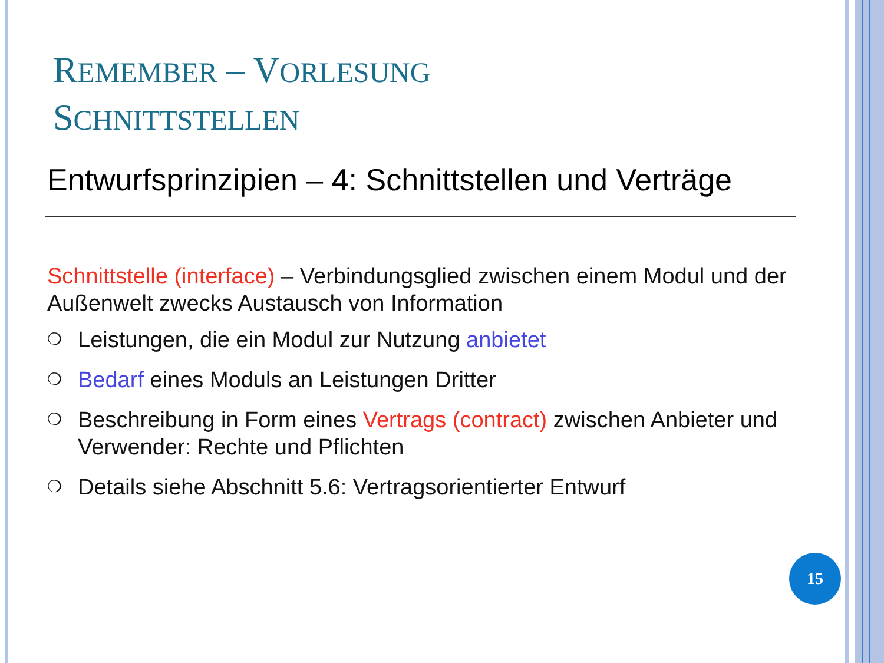REMEMBER – VORLESUNG
SCHNITTSTELLEN
Entwurfsprinzipien – 4: Schnittstellen und Verträge
Schnittstelle (interface) – Verbindungsglied zwischen einem Modul und der Außenwelt zwecks Austausch von Information
❍ Leistungen, die ein Modul zur Nutzung anbietet
❍ Bedarf eines Moduls an Leistungen Dritter
❍ Beschreibung in Form eines Vertrags (contract) zwischen Anbieter und Verwender: Rechte und Pflichten
❍ Details siehe Abschnitt 5.6: Vertragsorientierter Entwurf
15